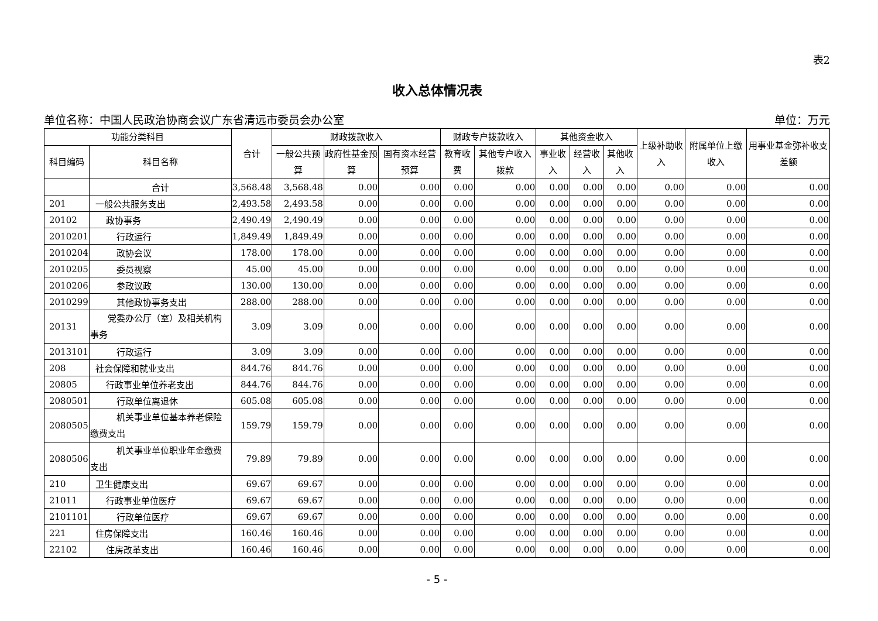表2
收入总体情况表
单位名称：中国人民政治协商会议广东省清远市委员会办公室 单位：万元
| 功能分类科目 | | 合计 | 财政拨款收入 | | | 财政专户拨款收入 | | 其他资金收入 | | | 上级补助收入 | 附属单位上缴收入 | 用事业基金弥补收支差额 |
| --- | --- | --- | --- | --- | --- | --- | --- | --- | --- | --- | --- | --- | --- |
| 科目编码 | 科目名称 | | 一般公共预算 | 政府性基金预算 | 国有资本经营预算 | 教育收费 | 其他专户收入拨款 | 事业收入 | 经营收入 | 其他收入 | | | |
| | 合计 | 3,568.48 | 3,568.48 | 0.00 | 0.00 | 0.00 | 0.00 | 0.00 | 0.00 | 0.00 | 0.00 | 0.00 | 0.00 |
| 201 | 一般公共服务支出 | 2,493.58 | 2,493.58 | 0.00 | 0.00 | 0.00 | 0.00 | 0.00 | 0.00 | 0.00 | 0.00 | 0.00 | 0.00 |
| 20102 | 政协事务 | 2,490.49 | 2,490.49 | 0.00 | 0.00 | 0.00 | 0.00 | 0.00 | 0.00 | 0.00 | 0.00 | 0.00 | 0.00 |
| 2010201 | 行政运行 | 1,849.49 | 1,849.49 | 0.00 | 0.00 | 0.00 | 0.00 | 0.00 | 0.00 | 0.00 | 0.00 | 0.00 | 0.00 |
| 2010204 | 政协会议 | 178.00 | 178.00 | 0.00 | 0.00 | 0.00 | 0.00 | 0.00 | 0.00 | 0.00 | 0.00 | 0.00 | 0.00 |
| 2010205 | 委员视察 | 45.00 | 45.00 | 0.00 | 0.00 | 0.00 | 0.00 | 0.00 | 0.00 | 0.00 | 0.00 | 0.00 | 0.00 |
| 2010206 | 参政议政 | 130.00 | 130.00 | 0.00 | 0.00 | 0.00 | 0.00 | 0.00 | 0.00 | 0.00 | 0.00 | 0.00 | 0.00 |
| 2010299 | 其他政协事务支出 | 288.00 | 288.00 | 0.00 | 0.00 | 0.00 | 0.00 | 0.00 | 0.00 | 0.00 | 0.00 | 0.00 | 0.00 |
| 20131 | 党委办公厅（室）及相关机构事务 | 3.09 | 3.09 | 0.00 | 0.00 | 0.00 | 0.00 | 0.00 | 0.00 | 0.00 | 0.00 | 0.00 | 0.00 |
| 2013101 | 行政运行 | 3.09 | 3.09 | 0.00 | 0.00 | 0.00 | 0.00 | 0.00 | 0.00 | 0.00 | 0.00 | 0.00 | 0.00 |
| 208 | 社会保障和就业支出 | 844.76 | 844.76 | 0.00 | 0.00 | 0.00 | 0.00 | 0.00 | 0.00 | 0.00 | 0.00 | 0.00 | 0.00 |
| 20805 | 行政事业单位养老支出 | 844.76 | 844.76 | 0.00 | 0.00 | 0.00 | 0.00 | 0.00 | 0.00 | 0.00 | 0.00 | 0.00 | 0.00 |
| 2080501 | 行政单位离退休 | 605.08 | 605.08 | 0.00 | 0.00 | 0.00 | 0.00 | 0.00 | 0.00 | 0.00 | 0.00 | 0.00 | 0.00 |
| 2080505 | 机关事业单位基本养老保险缴费支出 | 159.79 | 159.79 | 0.00 | 0.00 | 0.00 | 0.00 | 0.00 | 0.00 | 0.00 | 0.00 | 0.00 | 0.00 |
| 2080506 | 机关事业单位职业年金缴费支出 | 79.89 | 79.89 | 0.00 | 0.00 | 0.00 | 0.00 | 0.00 | 0.00 | 0.00 | 0.00 | 0.00 | 0.00 |
| 210 | 卫生健康支出 | 69.67 | 69.67 | 0.00 | 0.00 | 0.00 | 0.00 | 0.00 | 0.00 | 0.00 | 0.00 | 0.00 | 0.00 |
| 21011 | 行政事业单位医疗 | 69.67 | 69.67 | 0.00 | 0.00 | 0.00 | 0.00 | 0.00 | 0.00 | 0.00 | 0.00 | 0.00 | 0.00 |
| 2101101 | 行政单位医疗 | 69.67 | 69.67 | 0.00 | 0.00 | 0.00 | 0.00 | 0.00 | 0.00 | 0.00 | 0.00 | 0.00 | 0.00 |
| 221 | 住房保障支出 | 160.46 | 160.46 | 0.00 | 0.00 | 0.00 | 0.00 | 0.00 | 0.00 | 0.00 | 0.00 | 0.00 | 0.00 |
| 22102 | 住房改革支出 | 160.46 | 160.46 | 0.00 | 0.00 | 0.00 | 0.00 | 0.00 | 0.00 | 0.00 | 0.00 | 0.00 | 0.00 |
- 5 -